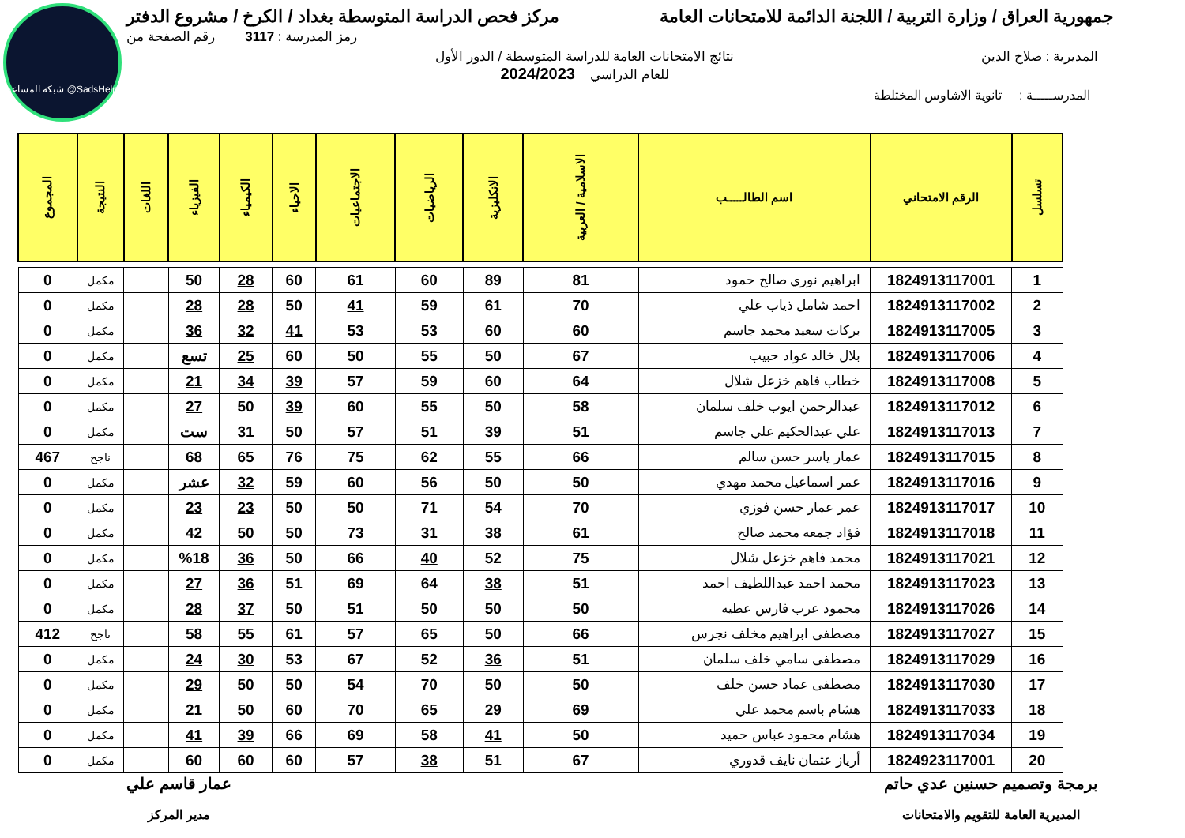شبكة المساعد @SadsHelp
جمهورية العراق / وزارة التربية / اللجنة الدائمة للامتحانات العامة
مركز فحص الدراسة المتوسطة بغداد / الكرخ / مشروع الدفتر
رمز المدرسة : 3117 رقم الصفحة من
المديرية : صلاح الدين نتائج الامتحانات العامة للدراسة المتوسطة / الدور الأول
للعام الدراسي 2024/2023
المدرســـــة : ثانوية الاشاوس المختلطة
| تسلسل | الرقم الامتحاني | اسم الطالـــــب | الاسلامية / العربية | الانكليزية | الرياضيات | الاجتماعيات | الاحياء | الكيمياء | الفيزياء | اللغات | النتيجة | المجموع |
| --- | --- | --- | --- | --- | --- | --- | --- | --- | --- | --- | --- | --- |
| 1 | 1824913117001 | ابراهيم نوري صالح حمود | 81 | 89 | 60 | 61 | 60 | 28 | 50 | | مكمل | 0 |
| 2 | 1824913117002 | احمد شامل ذياب علي | 70 | 61 | 59 | 41 | 50 | 28 | 28 | | مكمل | 0 |
| 3 | 1824913117005 | بركات سعيد محمد جاسم | 60 | 60 | 53 | 53 | 41 | 32 | 36 | | مكمل | 0 |
| 4 | 1824913117006 | بلال خالد عواد حبيب | 67 | 50 | 55 | 50 | 60 | 25 | تسع | | مكمل | 0 |
| 5 | 1824913117008 | خطاب فاهم خزعل شلال | 64 | 60 | 59 | 57 | 39 | 34 | 21 | | مكمل | 0 |
| 6 | 1824913117012 | عبدالرحمن ايوب خلف سلمان | 58 | 50 | 55 | 60 | 39 | 50 | 27 | | مكمل | 0 |
| 7 | 1824913117013 | علي عبدالحكيم علي جاسم | 51 | 39 | 51 | 57 | 50 | 31 | ست | | مكمل | 0 |
| 8 | 1824913117015 | عمار ياسر حسن سالم | 66 | 55 | 62 | 75 | 76 | 65 | 68 | | ناجح | 467 |
| 9 | 1824913117016 | عمر اسماعيل محمد مهدي | 50 | 50 | 56 | 60 | 59 | 32 | عشر | | مكمل | 0 |
| 10 | 1824913117017 | عمر عمار حسن فوزي | 70 | 54 | 71 | 50 | 50 | 23 | 23 | | مكمل | 0 |
| 11 | 1824913117018 | فؤاد جمعه محمد صالح | 61 | 38 | 31 | 73 | 50 | 50 | 42 | | مكمل | 0 |
| 12 | 1824913117021 | محمد فاهم خزعل شلال | 75 | 52 | 40 | 66 | 50 | 36 | %18 | | مكمل | 0 |
| 13 | 1824913117023 | محمد احمد عبداللطيف احمد | 51 | 38 | 64 | 69 | 51 | 36 | 27 | | مكمل | 0 |
| 14 | 1824913117026 | محمود عرب فارس عطيه | 50 | 50 | 50 | 51 | 50 | 37 | 28 | | مكمل | 0 |
| 15 | 1824913117027 | مصطفى ابراهيم مخلف نجرس | 66 | 50 | 65 | 57 | 61 | 55 | 58 | | ناجح | 412 |
| 16 | 1824913117029 | مصطفى سامي خلف سلمان | 51 | 36 | 52 | 67 | 53 | 30 | 24 | | مكمل | 0 |
| 17 | 1824913117030 | مصطفى عماد حسن خلف | 50 | 50 | 70 | 54 | 50 | 50 | 29 | | مكمل | 0 |
| 18 | 1824913117033 | هشام باسم محمد علي | 69 | 29 | 65 | 70 | 60 | 50 | 21 | | مكمل | 0 |
| 19 | 1824913117034 | هشام محمود عباس حميد | 50 | 41 | 58 | 69 | 66 | 39 | 41 | | مكمل | 0 |
| 20 | 1824923117001 | أرياز عثمان نايف قدوري | 67 | 51 | 38 | 57 | 60 | 60 | 60 | | مكمل | 0 |
برمجة وتصميم حسنين عدي حاتم
المديرية العامة للتقويم والامتحانات
عمار قاسم علي
مدير المركز